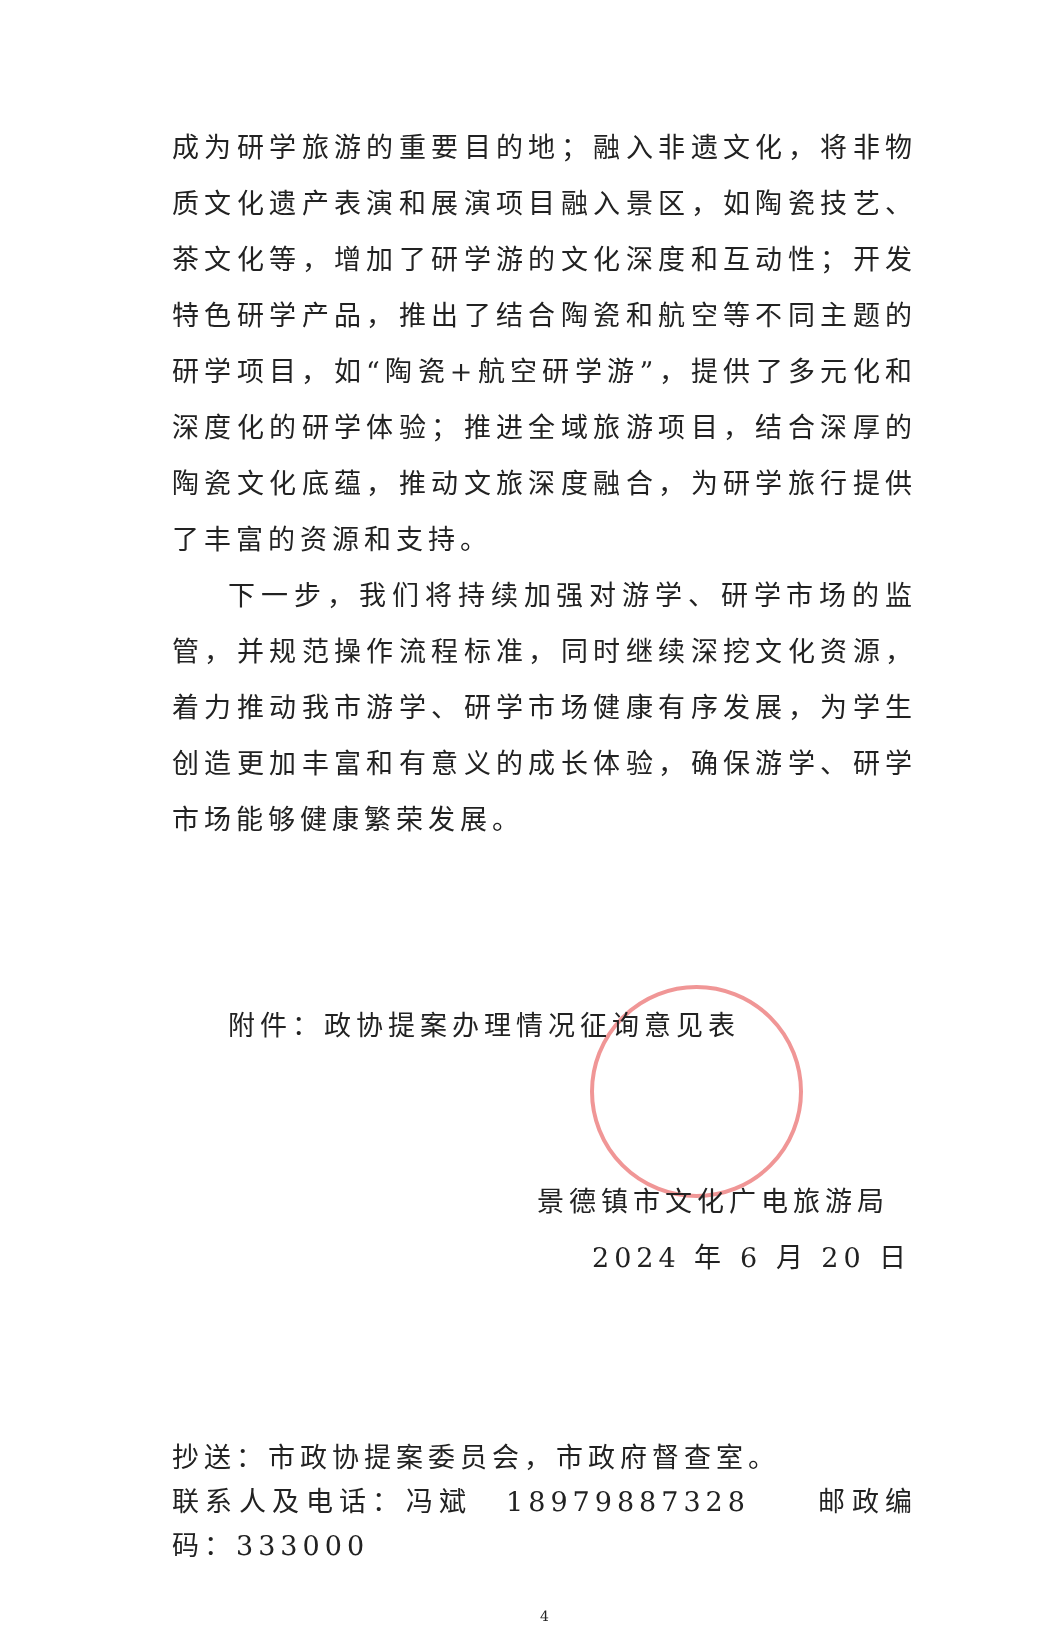成为研学旅游的重要目的地；融入非遗文化，将非物质文化遗产表演和展演项目融入景区，如陶瓷技艺、茶文化等，增加了研学游的文化深度和互动性；开发特色研学产品，推出了结合陶瓷和航空等不同主题的研学项目，如“陶瓷+航空研学游”，提供了多元化和深度化的研学体验；推进全域旅游项目，结合深厚的陶瓷文化底蕴，推动文旅深度融合，为研学旅行提供了丰富的资源和支持。
下一步，我们将持续加强对游学、研学市场的监管，并规范操作流程标准，同时继续深挖文化资源，着力推动我市游学、研学市场健康有序发展，为学生创造更加丰富和有意义的成长体验，确保游学、研学市场能够健康繁荣发展。
附件：政协提案办理情况征询意见表
景德镇市文化广电旅游局
2024 年 6 月 20 日
抄送：市政协提案委员会，市政府督查室。
联系人及电话：冯斌　18979887328　　邮政编码：333000
4